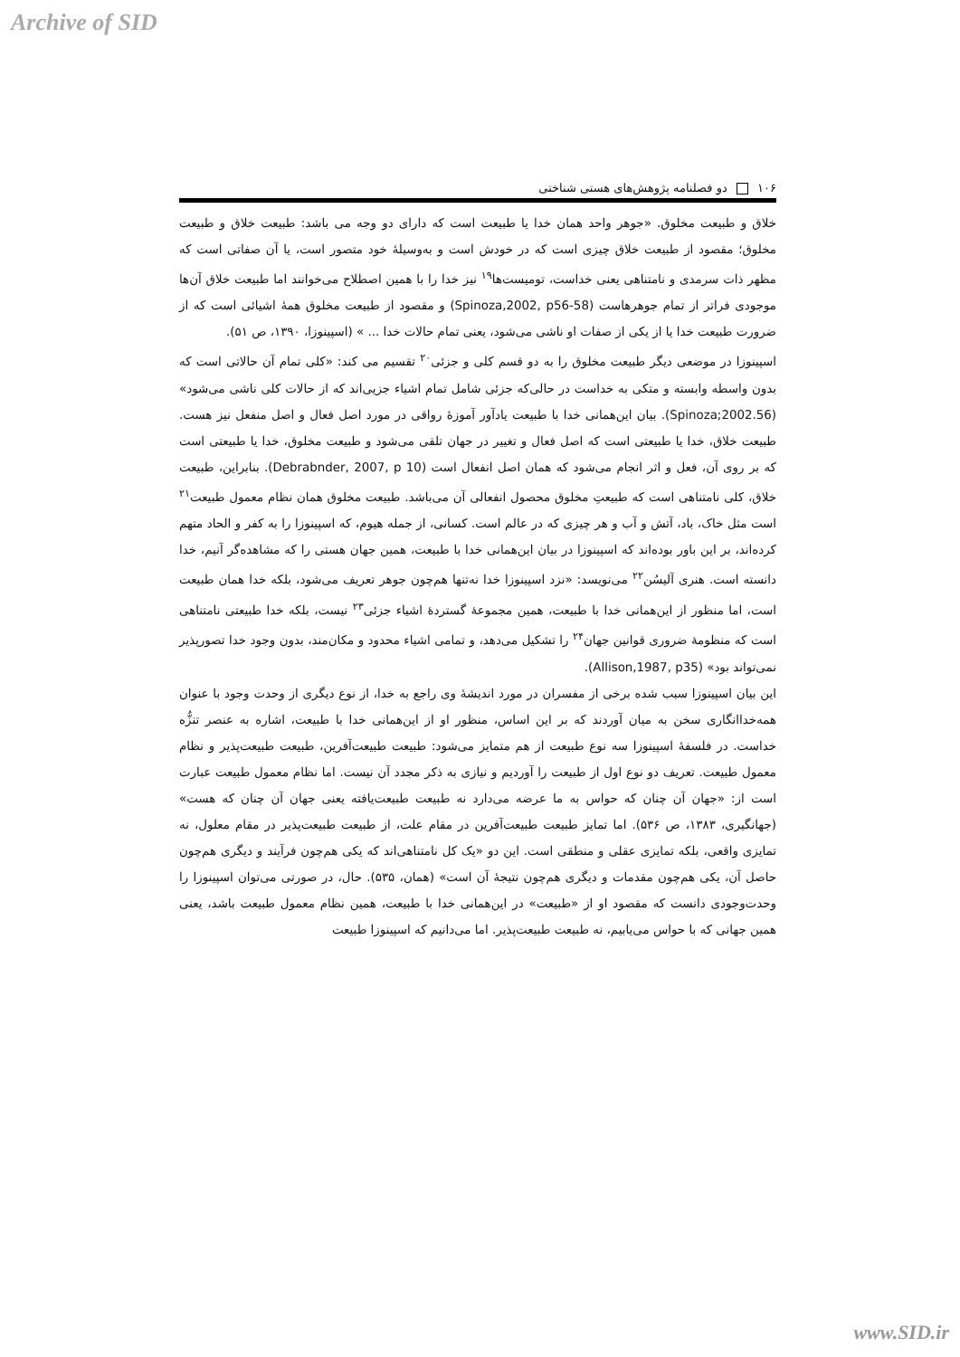Archive of SID
۱۰۶ دو فصلنامه پژوهش‌های هستی شناختی
خلاق و طبیعت مخلوق. «جوهر واحد همان خدا یا طبیعت است که دارای دو وجه می باشد: طبیعت خلاق و طبیعت مخلوق؛ مقصود از طبیعت خلاق چیزی است که در خودش است و به‌وسیلهٔ خود متصور است، یا آن صفاتی است که مظهر ذات سرمدی و نامتناهی یعنی خداست، تومیست‌ها<sup>۱۹</sup> نیز خدا را با همین اصطلاح می‌خوانند اما طبیعت خلاق آن‌ها موجودی فراتر از تمام جوهرهاست (Spinoza,2002, p56-58) و مقصود از طبیعت مخلوق همهٔ اشیائی است که از ضرورت طبیعت خدا یا از یکی از صفات او ناشی می‌شود، یعنی تمام حالات خدا ... » (اسپینوزا، ۱۳۹۰، ص ۵۱).
اسپینوزا در موضعی دیگر طبیعت مخلوق را به دو قسم کلی و جزئی<sup>۲۰</sup> تقسیم می کند: «کلی تمام آن حالاتی است که بدون واسطه وابسته و متکی به خداست در حالی‌که جزئی شامل تمام اشیاء جزیی‌اند که از حالات کلی ناشی می‌شود» (Spinoza;2002.56). بیان این‌همانی خدا با طبیعت یادآور آموزهٔ رواقی در مورد اصل فعال و اصل منفعل نیز هست. طبیعت خلاق، خدا یا طبیعتی است که اصل فعال و تغییر در جهان تلقی می‌شود و طبیعت مخلوق، خدا یا طبیعتی است که بر روی آن، فعل و اثر انجام می‌شود که همان اصل انفعال است (Debrabnder, 2007, p 10). بنابراین، طبیعت خلاق، کلی نامتناهی است که طبیعتِ مخلوق محصول انفعالی آن می‌باشد. طبیعت مخلوق همان نظام معمول طبیعت<sup>۲۱</sup> است مثل خاک، باد، آتش و آب و هر چیزی که در عالم است. کسانی، از جمله هیوم، که اسپینوزا را به کفر و الحاد متهم کرده‌اند، بر این باور بوده‌اند که اسپینوزا در بیان این‌همانی خدا با طبیعت، همین جهان هستی را که مشاهده‌گر آنیم، خدا دانسته است. هنری آلیسُن<sup>۲۲</sup> می‌نویسد: «نزد اسپینوزا خدا نه‌تنها هم‌چون جوهر تعریف می‌شود، بلکه خدا همان طبیعت است، اما منظور از این‌همانی خدا با طبیعت، همین مجموعهٔ گستردهٔ اشیاء جزئی<sup>۲۳</sup> نیست، بلکه خدا طبیعتی نامتناهی است که منظومهٔ ضروری قوانین جهان<sup>۲۴</sup> را تشکیل می‌دهد، و تمامی اشیاء محدود و مکان‌مند، بدون وجود خدا تصورپذیر نمی‌تواند بود» (Allison,1987, p35).
این بیان اسپینوزا سبب شده برخی از مفسران در مورد اندیشهٔ وی راجع به خدا، از نوع دیگری از وحدت وجود با عنوان همه‌خداانگاری سخن به میان آوردند که بر این اساس، منظور او از این‌همانی خدا با طبیعت، اشاره به عنصر تنزُّه خداست. در فلسفهٔ اسپینوزا سه نوع طبیعت از هم متمایز می‌شود: طبیعت طبیعت‌آفرین، طبیعت طبیعت‌پذیر و نظام معمول طبیعت. تعریف دو نوع اول از طبیعت را آوردیم و نیازی به ذکر مجدد آن نیست. اما نظام معمول طبیعت عبارت است از: «جهان آن چنان که حواس به ما عرضه می‌دارد نه طبیعت طبیعت‌یافته یعنی جهان آن چنان که هست» (جهانگیری، ۱۳۸۳، ص ۵۳۶). اما تمایز طبیعت طبیعت‌آفرین در مقام علت، از طبیعت طبیعت‌پذیر در مقام معلول، نه تمایزی واقعی، بلکه تمایزی عقلی و منطقی است. این دو «یک کل نامتناهی‌اند که یکی هم‌چون فرآیند و دیگری هم‌چون حاصل آن، یکی هم‌چون مقدمات و دیگری هم‌چون نتیجهٔ آن است» (همان، ۵۳۵). حال، در صورتی می‌توان اسپینوزا را وحدت‌وجودی دانست که مقصود او از «طبیعت» در این‌همانی خدا با طبیعت، همین نظام معمول طبیعت باشد، یعنی همین جهانی که با حواس می‌یابیم، نه طبیعت طبیعت‌پذیر. اما می‌دانیم که اسپینوزا طبیعت
www.SID.ir